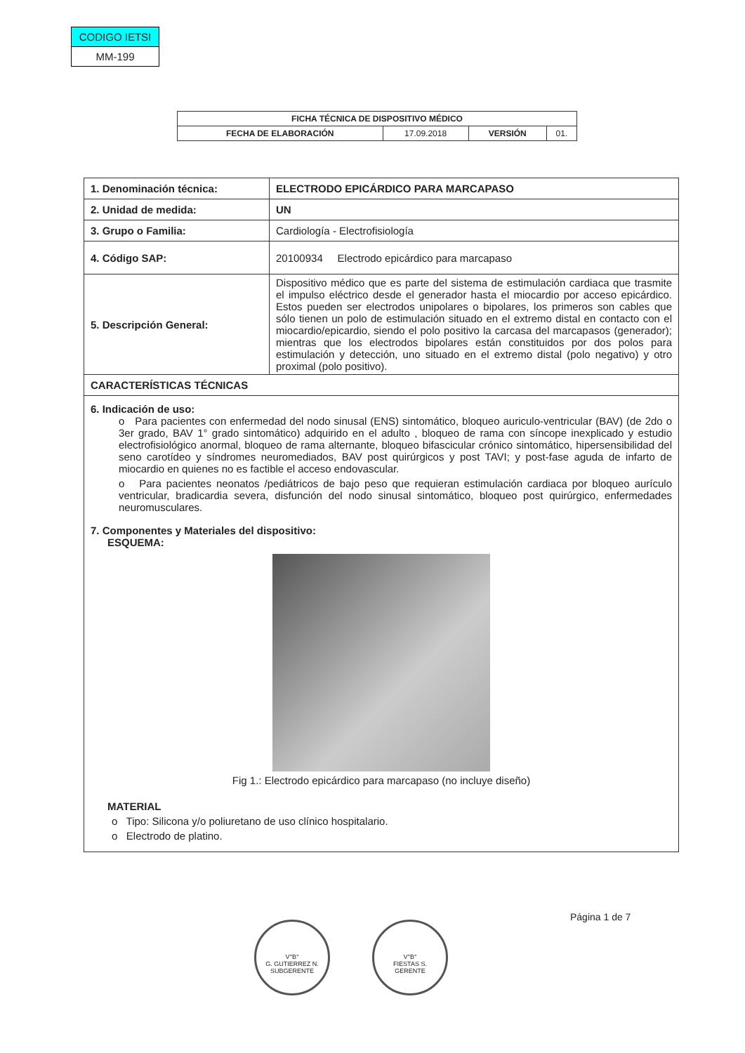| CODIGO IETSI |
| MM-199 |
| FICHA TÉCNICA DE DISPOSITIVO MÉDICO | | | |
| FECHA DE ELABORACIÓN | 17.09.2018 | VERSIÓN | 01. |
| 1. Denominación técnica: | ELECTRODO EPICÁRDICO PARA MARCAPASO |
| 2. Unidad de medida: | UN |
| 3. Grupo o Familia: | Cardiología - Electrofisiología |
| 4. Código SAP: | 20100934 Electrodo epicárdico para marcapaso |
| 5. Descripción General: | Dispositivo médico que es parte del sistema de estimulación cardiaca que trasmite el impulso eléctrico desde el generador hasta el miocardio por acceso epicárdico. Estos pueden ser electrodos unipolares o bipolares, los primeros son cables que sólo tienen un polo de estimulación situado en el extremo distal en contacto con el miocardio/epicardio, siendo el polo positivo la carcasa del marcapasos (generador); mientras que los electrodos bipolares están constituidos por dos polos para estimulación y detección, uno situado en el extremo distal (polo negativo) y otro proximal (polo positivo). |
| CARACTERÍSTICAS TÉCNICAS | |
| 6. Indicación de uso: o Para pacientes con enfermedad del nodo sinusal (ENS) sintomático, bloqueo auriculo-ventricular (BAV) (de 2do o 3er grado, BAV 1° grado sintomático) adquirido en el adulto , bloqueo de rama con síncope inexplicado y estudio electrofisiológico anormal, bloqueo de rama alternante, bloqueo bifascicular crónico sintomático, hipersensibilidad del seno carotídeo y síndromes neuromediados, BAV post quirúrgicos y post TAVI; y post-fase aguda de infarto de miocardio en quienes no es factible el acceso endovascular. o Para pacientes neonatos /pediátricos de bajo peso que requieran estimulación cardiaca por bloqueo aurículo ventricular, bradicardia severa, disfunción del nodo sinusal sintomático, bloqueo post quirúrgico, enfermedades neuromusculares. 7. Componentes y Materiales del dispositivo: ESQUEMA: Fig 1.: Electrodo epicárdico para marcapaso (no incluye diseño) MATERIAL o Tipo: Silicona y/o poliuretano de uso clínico hospitalario. o Electrodo de platino. | |
Página 1 de 7
V°B°
G. GUTIERREZ N.
SUBGERENTE
V°B°
FIESTAS S.
GERENTE